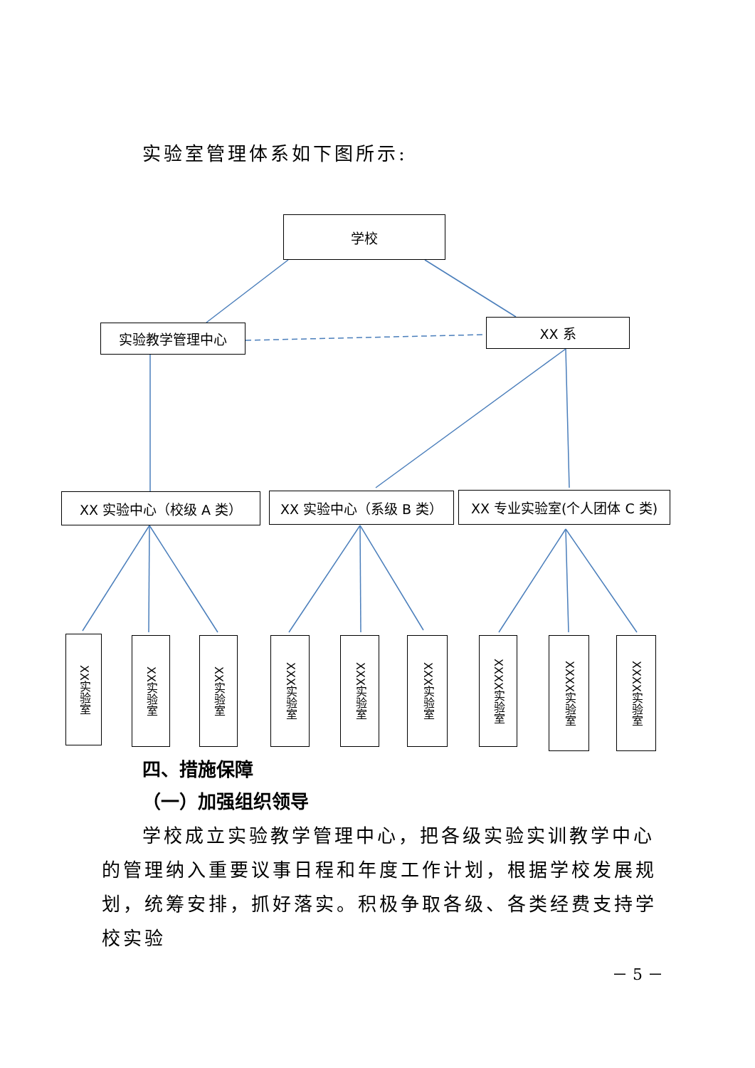实验室管理体系如下图所示:
学校
实验教学管理中心 XX 系
XX 实验中心（校级 A 类） XX 实验中心（系级 B 类） XX 专业实验室(个人团体 C 类)
XX实验室
XX实验室
XX实验室
XXX实验室
XXX实验室
XXX实验室
XXXX实验室
XXXX实验室
XXXX实验室
四、措施保障
（一）加强组织领导
学校成立实验教学管理中心，把各级实验实训教学中心的管理纳入重要议事日程和年度工作计划，根据学校发展规划，统筹安排，抓好落实。积极争取各级、各类经费支持学校实验
－ 5 －